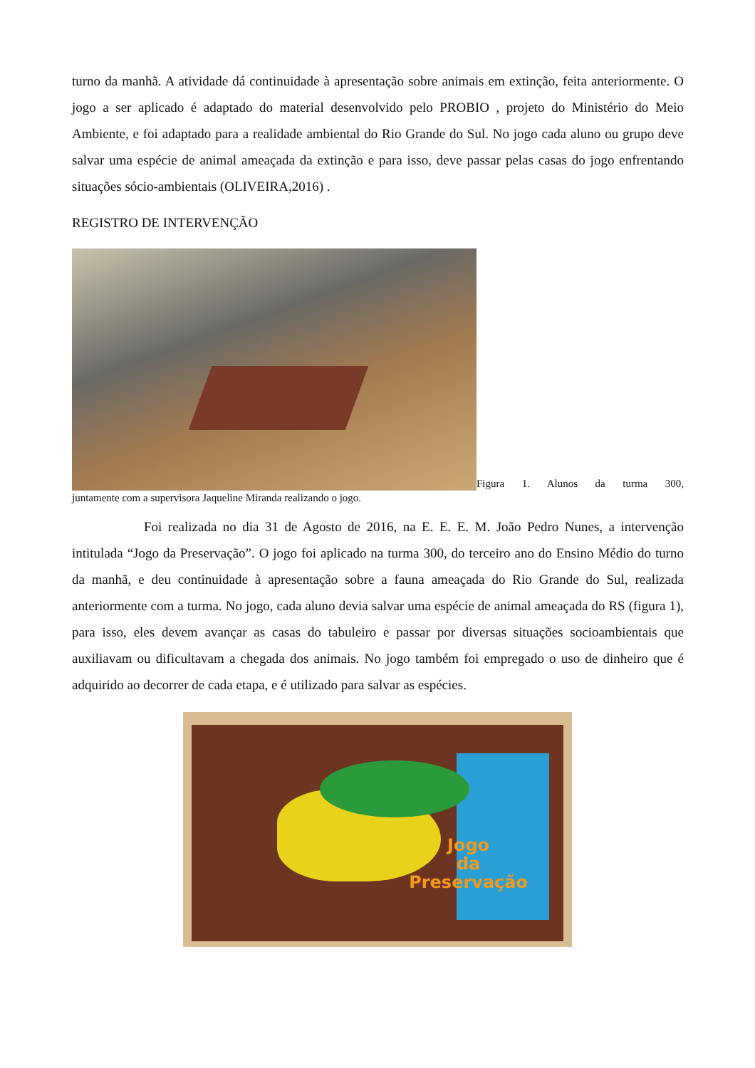turno da manhã. A atividade dá continuidade à apresentação sobre animais em extinção, feita anteriormente. O jogo a ser aplicado é adaptado do material desenvolvido pelo PROBIO , projeto do Ministério do Meio Ambiente, e foi adaptado para a realidade ambiental do Rio Grande do Sul. No jogo cada aluno ou grupo deve salvar uma espécie de animal ameaçada da extinção e para isso, deve passar pelas casas do jogo enfrentando situações sócio-ambientais (OLIVEIRA,2016) .
REGISTRO DE INTERVENÇÃO
Figura 1. Alunos da turma 300,
juntamente com a supervisora Jaqueline Miranda realizando o jogo.
Foi realizada no dia 31 de Agosto de 2016, na E. E. E. M. João Pedro Nunes, a intervenção intitulada “Jogo da Preservação”. O jogo foi aplicado na turma 300, do terceiro ano do Ensino Médio do turno da manhã, e deu continuidade à apresentação sobre a fauna ameaçada do Rio Grande do Sul, realizada anteriormente com a turma. No jogo, cada aluno devia salvar uma espécie de animal ameaçada do RS (figura 1), para isso, eles devem avançar as casas do tabuleiro e passar por diversas situações socioambientais que auxiliavam ou dificultavam a chegada dos animais. No jogo também foi empregado o uso de dinheiro que é adquirido ao decorrer de cada etapa, e é utilizado para salvar as espécies.
Jogo
da
Preservação